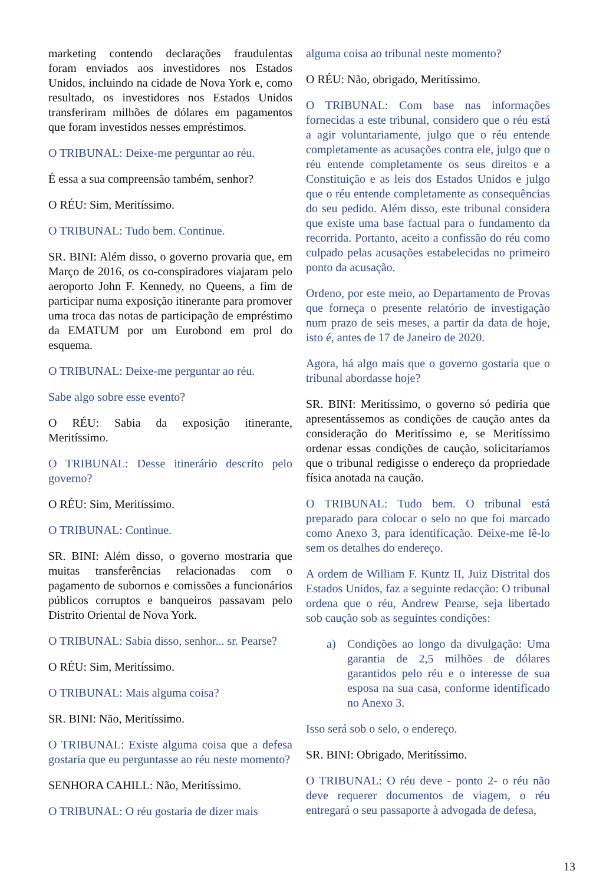marketing contendo declarações fraudulentas foram enviados aos investidores nos Estados Unidos, incluindo na cidade de Nova York e, como resultado, os investidores nos Estados Unidos transferiram milhões de dólares em pagamentos que foram investidos nesses empréstimos.
O TRIBUNAL: Deixe-me perguntar ao réu.
É essa a sua compreensão também, senhor?
O RÉU: Sim, Meritíssimo.
O TRIBUNAL: Tudo bem. Continue.
SR. BINI: Além disso, o governo provaria que, em Março de 2016, os co-conspiradores viajaram pelo aeroporto John F. Kennedy, no Queens, a fim de participar numa exposição itinerante para promover uma troca das notas de participação de empréstimo da EMATUM por um Eurobond em prol do esquema.
O TRIBUNAL: Deixe-me perguntar ao réu.
Sabe algo sobre esse evento?
O RÉU: Sabia da exposição itinerante, Meritíssimo.
O TRIBUNAL: Desse itinerário descrito pelo governo?
O RÉU: Sim, Meritíssimo.
O TRIBUNAL: Continue.
SR. BINI: Além disso, o governo mostraria que muitas transferências relacionadas com o pagamento de subornos e comissões a funcionários públicos corruptos e banqueiros passavam pelo Distrito Oriental de Nova York.
O TRIBUNAL: Sabia disso, senhor... sr. Pearse?
O RÉU: Sim, Meritíssimo.
O TRIBUNAL: Mais alguma coisa?
SR. BINI: Não, Meritíssimo.
O TRIBUNAL: Existe alguma coisa que a defesa gostaria que eu perguntasse ao réu neste momento?
SENHORA CAHILL: Não, Meritíssimo.
O TRIBUNAL: O réu gostaria de dizer mais
alguma coisa ao tribunal neste momento?
O RÉU: Não, obrigado, Meritíssimo.
O TRIBUNAL: Com base nas informações fornecidas a este tribunal, considero que o réu está a agir voluntariamente, julgo que o réu entende completamente as acusações contra ele, julgo que o réu entende completamente os seus direitos e a Constituição e as leis dos Estados Unidos e julgo que o réu entende completamente as consequências do seu pedido. Além disso, este tribunal considera que existe uma base factual para o fundamento da recorrida. Portanto, aceito a confissão do réu como culpado pelas acusações estabelecidas no primeiro ponto da acusação.
Ordeno, por este meio, ao Departamento de Provas que forneça o presente relatório de investigação num prazo de seis meses, a partir da data de hoje, isto é, antes de 17 de Janeiro de 2020.
Agora, há algo mais que o governo gostaria que o tribunal abordasse hoje?
SR. BINI: Meritíssimo, o governo só pediria que apresentássemos as condições de caução antes da consideração do Meritíssimo e, se Meritíssimo ordenar essas condições de caução, solicitaríamos que o tribunal redigisse o endereço da propriedade física anotada na caução.
O TRIBUNAL: Tudo bem. O tribunal está preparado para colocar o selo no que foi marcado como Anexo 3, para identificação. Deixe-me lê-lo sem os detalhes do endereço.
A ordem de William F. Kuntz II, Juiz Distrital dos Estados Unidos, faz a seguinte redacção: O tribunal ordena que o réu, Andrew Pearse, seja libertado sob caução sob as seguintes condições:
a) Condições ao longo da divulgação: Uma garantia de 2,5 milhões de dólares garantidos pelo réu e o interesse de sua esposa na sua casa, conforme identificado no Anexo 3.
Isso será sob o selo, o endereço.
SR. BINI: Obrigado, Meritíssimo.
O TRIBUNAL: O réu deve - ponto 2- o réu não deve requerer documentos de viagem, o réu entregará o seu passaporte à advogada de defesa,
13